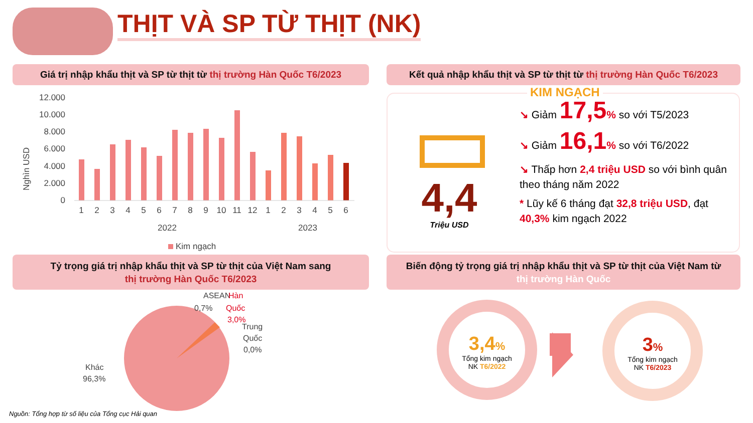THỊT VÀ SP TỪ THỊT (NK)
Giá trị nhập khẩu thịt và SP từ thịt từ thị trường Hàn Quốc T6/2023
Kết quả nhập khẩu thịt và SP từ thịt từ thị trường Hàn Quốc T6/2023
12.000
10.000
8.000
6.000
4.000
2.000
0
Nghìn USD
123456789101112123456
2022
2023
Kim ngạch
KIM NGẠCH
4,4
Triệu USD
↘ Giảm 17,5% so với T5/2023
↘ Giảm 16,1% so với T6/2022
↘ Thấp hơn 2,4 triệu USD so với bình quân theo tháng năm 2022
* Lũy kế 6 tháng đạt 32,8 triệu USD, đạt 40,3% kim ngạch 2022
Tỷ trọng giá trị nhập khẩu thịt và SP từ thịt của Việt Nam sang
thị trường Hàn Quốc T6/2023
Biến động tỷ trọng giá trị nhập khẩu thịt và SP từ thịt của Việt Nam từ
thị trường Hàn Quốc
ASEAN
0,7%
Hàn
Quốc
3,0%
Trung
Quốc
0,0%
Khác
96,3%
Nguồn: Tổng hợp từ số liệu của Tổng cục Hải quan
3,4%
Tổng kim ngạch
NK T6/2022
3%
Tổng kim ngạch
NK T6/2023